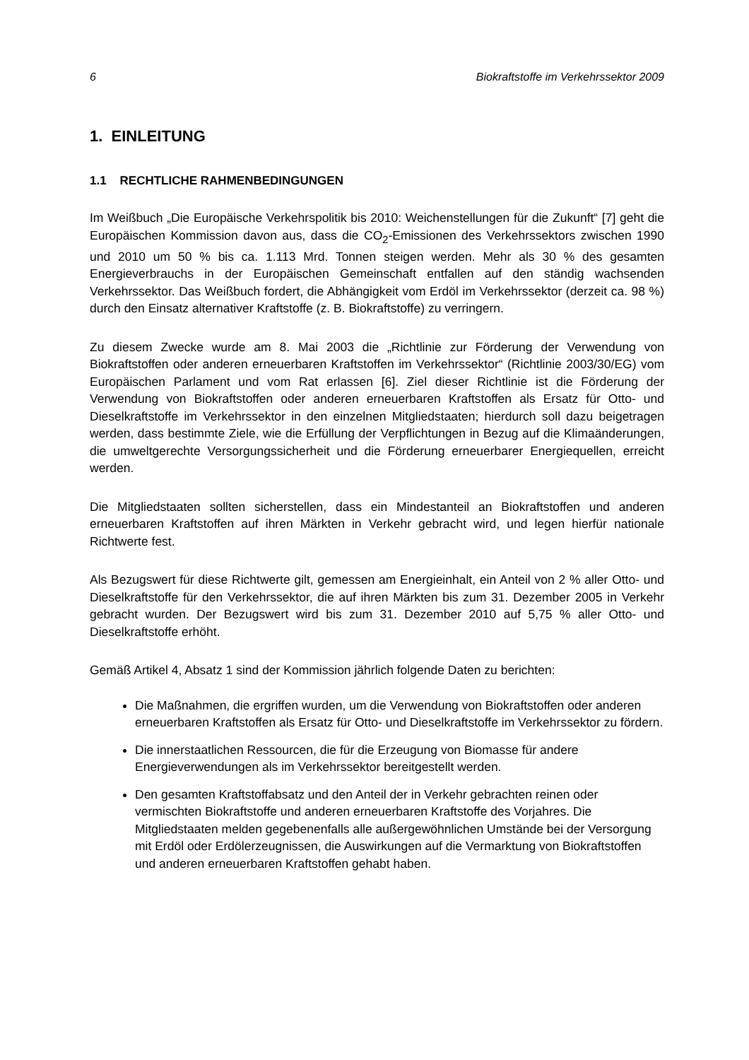6 Biokraftstoffe im Verkehrssektor 2009
1. EINLEITUNG
1.1 RECHTLICHE RAHMENBEDINGUNGEN
Im Weißbuch „Die Europäische Verkehrspolitik bis 2010: Weichenstellungen für die Zukunft“ [7] geht die Europäischen Kommission davon aus, dass die CO<sub>2</sub>-Emissionen des Verkehrssektors zwischen 1990 und 2010 um 50 % bis ca. 1.113 Mrd. Tonnen steigen werden. Mehr als 30 % des gesamten Energieverbrauchs in der Europäischen Gemeinschaft entfallen auf den ständig wachsenden Verkehrssektor. Das Weißbuch fordert, die Abhängigkeit vom Erdöl im Verkehrssektor (derzeit ca. 98 %) durch den Einsatz alternativer Kraftstoffe (z. B. Biokraftstoffe) zu verringern.
Zu diesem Zwecke wurde am 8. Mai 2003 die „Richtlinie zur Förderung der Verwendung von Biokraftstoffen oder anderen erneuerbaren Kraftstoffen im Verkehrssektor“ (Richtlinie 2003/30/EG) vom Europäischen Parlament und vom Rat erlassen [6]. Ziel dieser Richtlinie ist die Förderung der Verwendung von Biokraftstoffen oder anderen erneuerbaren Kraftstoffen als Ersatz für Otto- und Dieselkraftstoffe im Verkehrssektor in den einzelnen Mitgliedstaaten; hierdurch soll dazu beigetragen werden, dass bestimmte Ziele, wie die Erfüllung der Verpflichtungen in Bezug auf die Klimaänderungen, die umweltgerechte Versorgungssicherheit und die Förderung erneuerbarer Energiequellen, erreicht werden.
Die Mitgliedstaaten sollten sicherstellen, dass ein Mindestanteil an Biokraftstoffen und anderen erneuerbaren Kraftstoffen auf ihren Märkten in Verkehr gebracht wird, und legen hierfür nationale Richtwerte fest.
Als Bezugswert für diese Richtwerte gilt, gemessen am Energieinhalt, ein Anteil von 2 % aller Otto- und Dieselkraftstoffe für den Verkehrssektor, die auf ihren Märkten bis zum 31. Dezember 2005 in Verkehr gebracht wurden. Der Bezugswert wird bis zum 31. Dezember 2010 auf 5,75 % aller Otto- und Dieselkraftstoffe erhöht.
Gemäß Artikel 4, Absatz 1 sind der Kommission jährlich folgende Daten zu berichten:
Die Maßnahmen, die ergriffen wurden, um die Verwendung von Biokraftstoffen oder anderen erneuerbaren Kraftstoffen als Ersatz für Otto- und Dieselkraftstoffe im Verkehrssektor zu fördern.
Die innerstaatlichen Ressourcen, die für die Erzeugung von Biomasse für andere Energieverwendungen als im Verkehrssektor bereitgestellt werden.
Den gesamten Kraftstoffabsatz und den Anteil der in Verkehr gebrachten reinen oder vermischten Biokraftstoffe und anderen erneuerbaren Kraftstoffe des Vorjahres. Die Mitgliedstaaten melden gegebenenfalls alle außergewöhnlichen Umstände bei der Versorgung mit Erdöl oder Erdölerzeugnissen, die Auswirkungen auf die Vermarktung von Biokraftstoffen und anderen erneuerbaren Kraftstoffen gehabt haben.